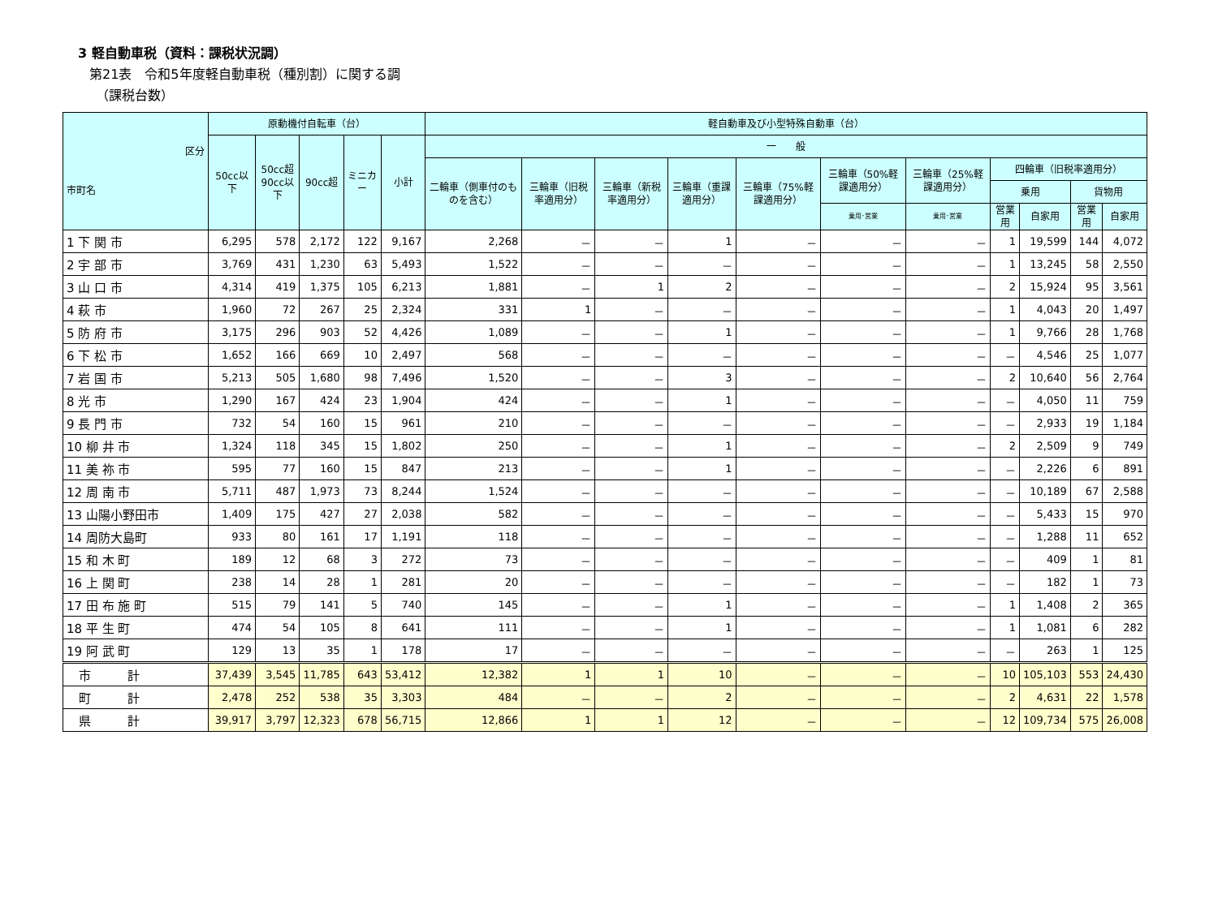3 軽自動車税（資料：課税状況調）
第21表　令和5年度軽自動車税（種別割）に関する調
（課税台数）
| 区分 市町名 | 原動機付自転車（台） | | | | | 軽自動車及び小型特殊自動車（台） | | | | | | | | | | |
| --- | --- | --- | --- | --- | --- | --- | --- | --- | --- | --- | --- | --- | --- | --- | --- | --- |
| | 50cc以下 | 50cc超 90cc以下 | 90cc超 | ミニカー | 小計 | 一 般 | | | | | | | | | | |
| | | | | | | 二輪車（側車付のものを含む） | 三輪車（旧税率適用分） | 三輪車（新税率適用分） | 三輪車（重課適用分） | 三輪車（75%軽課適用分） | 三輪車（50%軽課適用分） | 三輪車（25%軽課適用分） | 四輪車（旧税率適用分） | | | |
| | | | | | | | | | | | | | 乗用 | | 貨物用 | |
| | | | | | | | | | | | 乗用･営業 | 乗用･営業 | 営業用 | 自家用 | 営業用 | 自家用 |
| 1 下 関 市 | 6,295 | 578 | 2,172 | 122 | 9,167 | 2,268 | － | － | 1 | － | － | － | 1 | 19,599 | 144 | 4,072 |
| 2 宇 部 市 | 3,769 | 431 | 1,230 | 63 | 5,493 | 1,522 | － | － | － | － | － | － | 1 | 13,245 | 58 | 2,550 |
| 3 山 口 市 | 4,314 | 419 | 1,375 | 105 | 6,213 | 1,881 | － | 1 | 2 | － | － | － | 2 | 15,924 | 95 | 3,561 |
| 4 萩 市 | 1,960 | 72 | 267 | 25 | 2,324 | 331 | 1 | － | － | － | － | － | 1 | 4,043 | 20 | 1,497 |
| 5 防 府 市 | 3,175 | 296 | 903 | 52 | 4,426 | 1,089 | － | － | 1 | － | － | － | 1 | 9,766 | 28 | 1,768 |
| 6 下 松 市 | 1,652 | 166 | 669 | 10 | 2,497 | 568 | － | － | － | － | － | － | － | 4,546 | 25 | 1,077 |
| 7 岩 国 市 | 5,213 | 505 | 1,680 | 98 | 7,496 | 1,520 | － | － | 3 | － | － | － | 2 | 10,640 | 56 | 2,764 |
| 8 光 市 | 1,290 | 167 | 424 | 23 | 1,904 | 424 | － | － | 1 | － | － | － | － | 4,050 | 11 | 759 |
| 9 長 門 市 | 732 | 54 | 160 | 15 | 961 | 210 | － | － | － | － | － | － | － | 2,933 | 19 | 1,184 |
| 10 柳 井 市 | 1,324 | 118 | 345 | 15 | 1,802 | 250 | － | － | 1 | － | － | － | 2 | 2,509 | 9 | 749 |
| 11 美 祢 市 | 595 | 77 | 160 | 15 | 847 | 213 | － | － | 1 | － | － | － | － | 2,226 | 6 | 891 |
| 12 周 南 市 | 5,711 | 487 | 1,973 | 73 | 8,244 | 1,524 | － | － | － | － | － | － | － | 10,189 | 67 | 2,588 |
| 13 山陽小野田市 | 1,409 | 175 | 427 | 27 | 2,038 | 582 | － | － | － | － | － | － | － | 5,433 | 15 | 970 |
| 14 周防大島町 | 933 | 80 | 161 | 17 | 1,191 | 118 | － | － | － | － | － | － | － | 1,288 | 11 | 652 |
| 15 和 木 町 | 189 | 12 | 68 | 3 | 272 | 73 | － | － | － | － | － | － | － | 409 | 1 | 81 |
| 16 上 関 町 | 238 | 14 | 28 | 1 | 281 | 20 | － | － | － | － | － | － | － | 182 | 1 | 73 |
| 17 田 布 施 町 | 515 | 79 | 141 | 5 | 740 | 145 | － | － | 1 | － | － | － | 1 | 1,408 | 2 | 365 |
| 18 平 生 町 | 474 | 54 | 105 | 8 | 641 | 111 | － | － | 1 | － | － | － | 1 | 1,081 | 6 | 282 |
| 19 阿 武 町 | 129 | 13 | 35 | 1 | 178 | 17 | － | － | － | － | － | － | － | 263 | 1 | 125 |
| 市 計 | 37,439 | 3,545 | 11,785 | 643 | 53,412 | 12,382 | 1 | 1 | 10 | － | － | － | 10 | 105,103 | 553 | 24,430 |
| 町 計 | 2,478 | 252 | 538 | 35 | 3,303 | 484 | － | － | 2 | － | － | － | 2 | 4,631 | 22 | 1,578 |
| 県 計 | 39,917 | 3,797 | 12,323 | 678 | 56,715 | 12,866 | 1 | 1 | 12 | － | － | － | 12 | 109,734 | 575 | 26,008 |